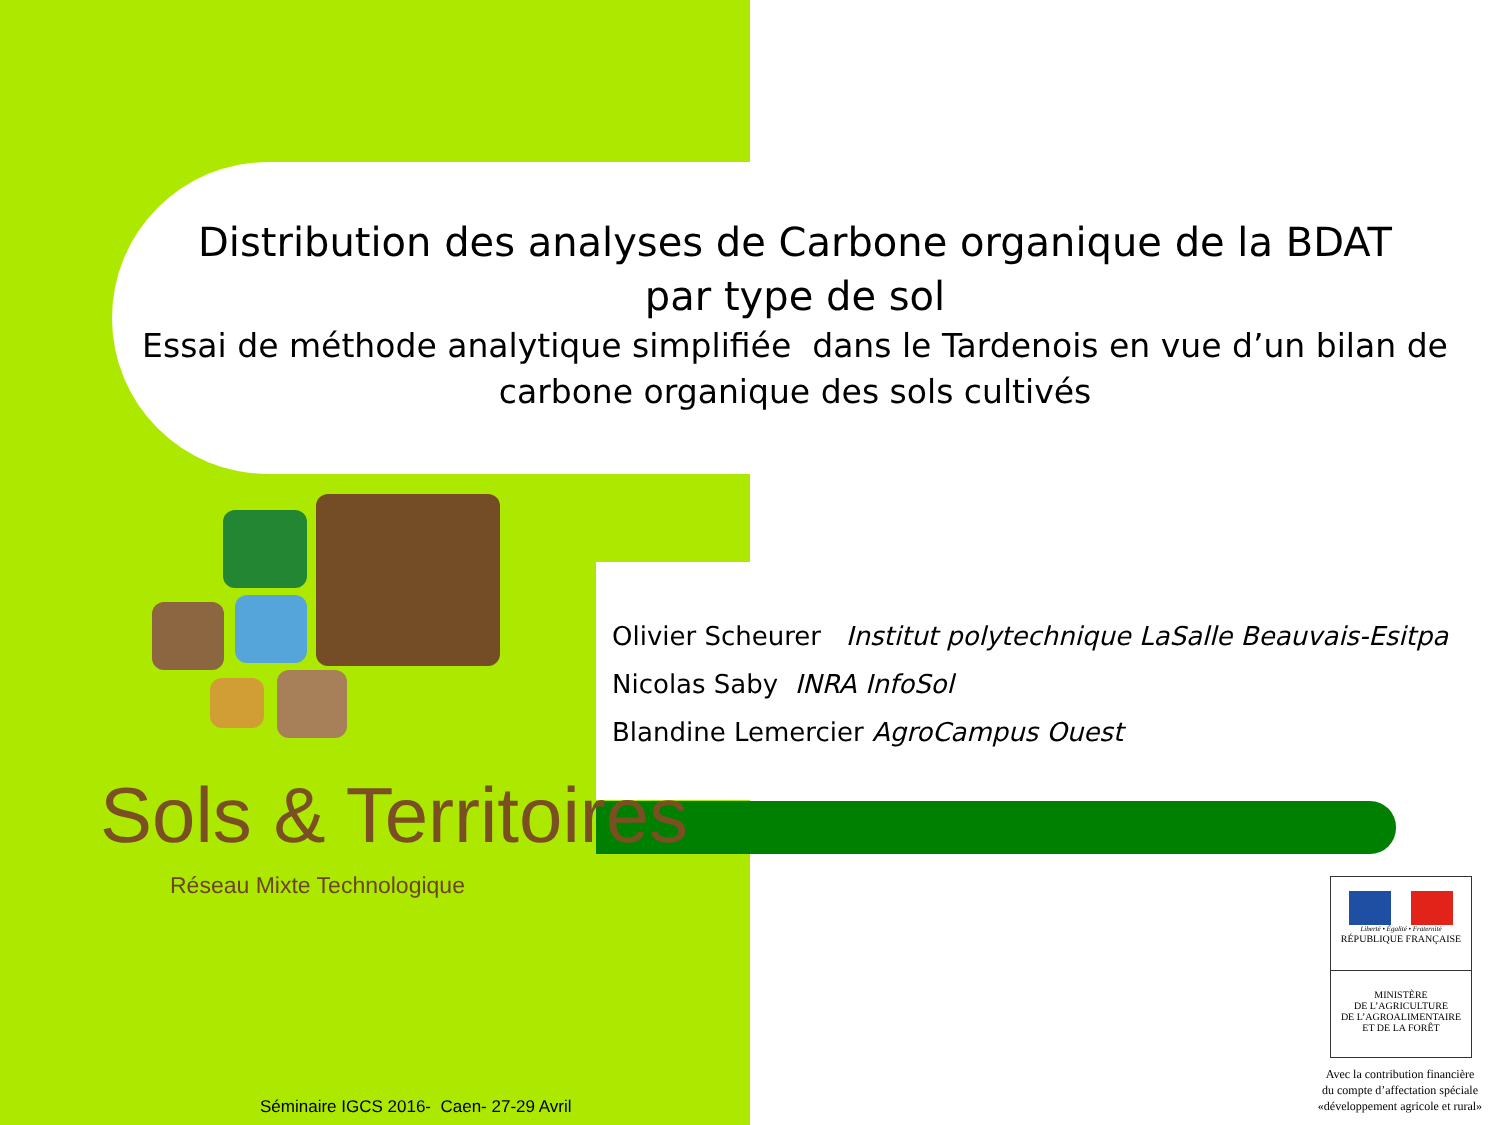Distribution des analyses de Carbone organique de la BDAT
par type de sol
Essai de méthode analytique simplifiée dans le Tardenois en vue d’un bilan de carbone organique des sols cultivés
Sols & Territoires
Réseau Mixte Technologique
Olivier Scheurer Institut polytechnique LaSalle Beauvais-Esitpa
Nicolas Saby INRA InfoSol
Blandine Lemercier AgroCampus Ouest
Liberté • Égalité • Fraternité
RÉPUBLIQUE FRANÇAISE
MINISTÈRE
DE L’AGRICULTURE
DE L’AGROALIMENTAIRE
ET DE LA FORÊT
Avec la contribution financière
du compte d’affectation spéciale
«développement agricole et rural»
Séminaire IGCS 2016- Caen- 27-29 Avril